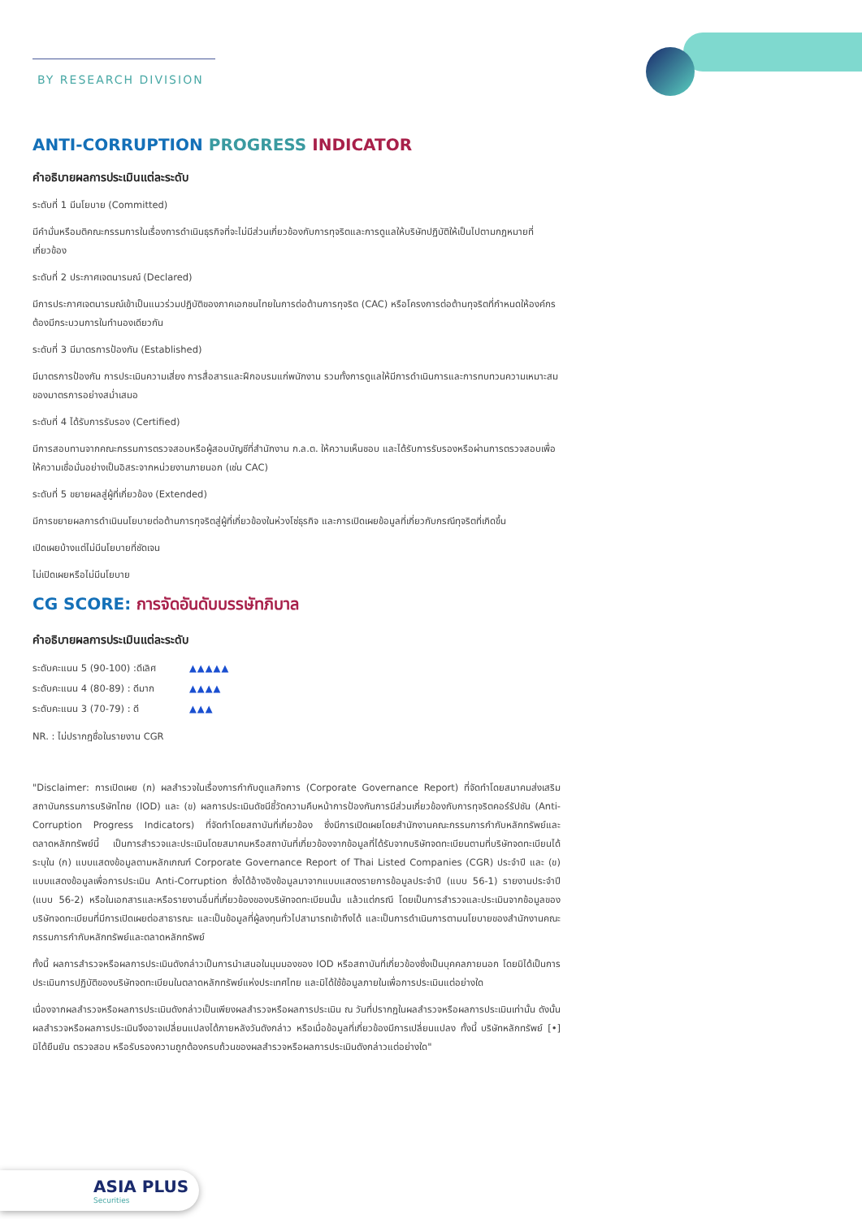BY RESEARCH DIVISION
ANTI-CORRUPTION PROGRESS INDICATOR
คำอธิบายผลการประเมินแต่ละระดับ
ระดับที่ 1 มีนโยบาย (Committed)
มีคำมั่นหรือมติคณะกรรมการในเรื่องการดำเนินธุรกิจที่จะไม่มีส่วนเกี่ยวข้องกับการทุจริตและการดูแลให้บริษัทปฏิบัติให้เป็นไปตามกฎหมายที่เกี่ยวข้อง
ระดับที่ 2 ประกาศเจตนารมณ์ (Declared)
มีการประกาศเจตนารมณ์เข้าเป็นแนวร่วมปฏิบัติของภาคเอกชนไทยในการต่อต้านการทุจริต (CAC) หรือโครงการต่อต้านทุจริตที่กำหนดให้องค์กรต้องมีกระบวนการในทำนองเดียวกัน
ระดับที่ 3 มีมาตรการป้องกัน (Established)
มีมาตรการป้องกัน การประเมินความเสี่ยง การสื่อสารและฝึกอบรมแก่พนักงาน รวมทั้งการดูแลให้มีการดำเนินการและการทบทวนความเหมาะสมของมาตรการอย่างสม่ำเสมอ
ระดับที่ 4 ได้รับการรับรอง (Certified)
มีการสอบทานจากคณะกรรมการตรวจสอบหรือผู้สอบบัญชีที่สำนักงาน ก.ล.ต. ให้ความเห็นชอบ และได้รับการรับรองหรือผ่านการตรวจสอบเพื่อให้ความเชื่อมั่นอย่างเป็นอิสระจากหน่วยงานภายนอก (เช่น CAC)
ระดับที่ 5 ขยายผลสู่ผู้ที่เกี่ยวข้อง (Extended)
มีการขยายผลการดำเนินนโยบายต่อต้านการทุจริตสู่ผู้ที่เกี่ยวข้องในห่วงโซ่ธุรกิจ และการเปิดเผยข้อมูลที่เกี่ยวกับกรณีทุจริตที่เกิดขึ้น
เปิดเผยบ้างแต่ไม่มีนโยบายที่ชัดเจน
ไม่เปิดเผยหรือไม่มีนโยบาย
CG SCORE: การจัดอันดับบรรษัทภิบาล
คำอธิบายผลการประเมินแต่ละระดับ
ระดับคะแนน 5 (90-100) :ดีเลิศ ▲▲▲▲▲
ระดับคะแนน 4 (80-89) : ดีมาก ▲▲▲▲
ระดับคะแนน 3 (70-79) : ดี ▲▲▲
NR. : ไม่ปรากฎชื่อในรายงาน CGR
"Disclaimer: การเปิดเผย (ก) ผลสำรวจในเรื่องการกำกับดูแลกิจการ (Corporate Governance Report) ที่จัดทำโดยสมาคมส่งเสริมสถาบันกรรมการบริษัทไทย (IOD) และ (ข) ผลการประเมินดัชนีชี้วัดความคืบหน้าการป้องกันการมีส่วนเกี่ยวข้องกับการทุจริตคอร์รัปชัน (Anti-Corruption Progress Indicators) ที่จัดทำโดยสถาบันที่เกี่ยวข้อง ซึ่งมีการเปิดเผยโดยสำนักงานคณะกรรมการกำกับหลักทรัพย์และตลาดหลักทรัพย์นี้ เป็นการสำรวจและประเมินโดยสมาคมหรือสถาบันที่เกี่ยวข้องจากข้อมูลที่ได้รับจากบริษัทจดทะเบียนตามที่บริษัทจดทะเบียนได้ระบุใน (ก) แบบแสดงข้อมูลตามหลักเกณฑ์ Corporate Governance Report of Thai Listed Companies (CGR) ประจำปี และ (ข) แบบแสดงข้อมูลเพื่อการประเมิน Anti-Corruption ซึ่งได้อ้างอิงข้อมูลมาจากแบบแสดงรายการข้อมูลประจำปี (แบบ 56-1) รายงานประจำปี (แบบ 56-2) หรือในเอกสารและหรือรายงานอื่นที่เกี่ยวข้องของบริษัทจดทะเบียนนั้น แล้วแต่กรณี โดยเป็นการสำรวจและประเมินจากข้อมูลของบริษัทจดทะเบียนที่มีการเปิดเผยต่อสาธารณะ และเป็นข้อมูลที่ผู้ลงทุนทั่วไปสามารถเข้าถึงได้ และเป็นการดำเนินการตามนโยบายของสำนักงานคณะกรรมการกำกับหลักทรัพย์และตลาดหลักทรัพย์
ทั้งนี้ ผลการสำรวจหรือผลการประเมินดังกล่าวเป็นการนำเสนอในมุมมองของ IOD หรือสถาบันที่เกี่ยวข้องซึ่งเป็นบุคคลภายนอก โดยมิได้เป็นการประเมินการปฏิบัติของบริษัทจดทะเบียนในตลาดหลักทรัพย์แห่งประเทศไทย และมิได้ใช้ข้อมูลภายในเพื่อการประเมินแต่อย่างใด
เนื่องจากผลสำรวจหรือผลการประเมินดังกล่าวเป็นเพียงผลสำรวจหรือผลการประเมิน ณ วันที่ปรากฏในผลสำรวจหรือผลการประเมินเท่านั้น ดังนั้น ผลสำรวจหรือผลการประเมินจึงอาจเปลี่ยนแปลงได้ภายหลังวันดังกล่าว หรือเมื่อข้อมูลที่เกี่ยวข้องมีการเปลี่ยนแปลง ทั้งนี้ บริษัทหลักทรัพย์ [•] มิได้ยืนยัน ตรวจสอบ หรือรับรองความถูกต้องครบถ้วนของผลสำรวจหรือผลการประเมินดังกล่าวแต่อย่างใด"
ASIA PLUS
Securities